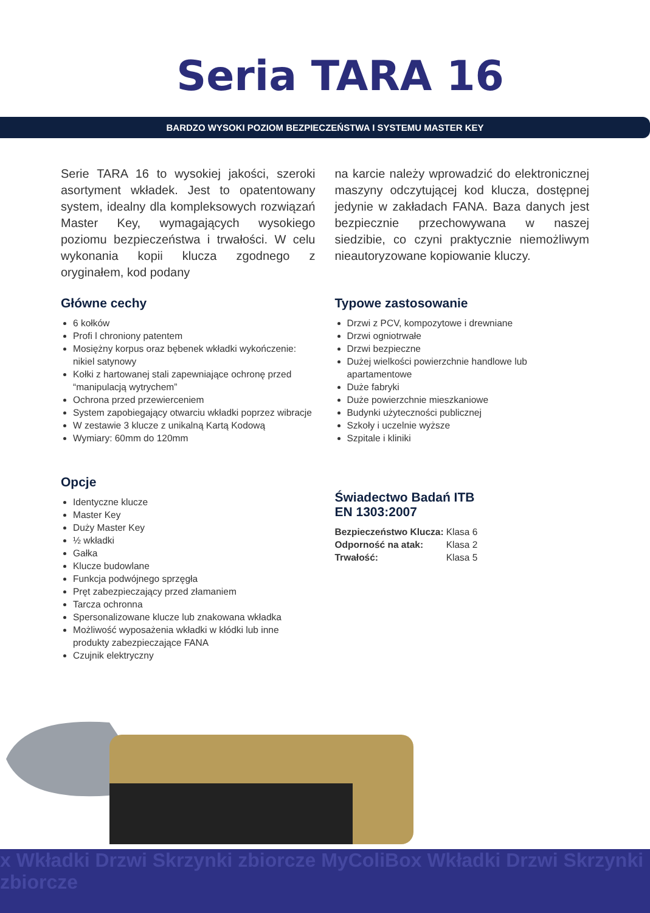Seria TARA 16
BARDZO WYSOKI POZIOM BEZPIECZEŃSTWA I SYSTEMU MASTER KEY
Serie TARA 16 to wysokiej jakości, szeroki asortyment wkładek. Jest to opatentowany system, idealny dla kompleksowych rozwiązań Master Key, wymagających wysokiego poziomu bezpieczeństwa i trwałości. W celu wykonania kopii klucza zgodnego z oryginałem, kod podany
na karcie należy wprowadzić do elektronicznej maszyny odczytującej kod klucza, dostępnej jedynie w zakładach FANA. Baza danych jest bezpiecznie przechowywana w naszej siedzibie, co czyni praktycznie niemożliwym nieautoryzowane kopiowanie kluczy.
Główne cechy
6 kołków
Profi l chroniony patentem
Mosiężny korpus oraz bębenek wkładki wykończenie: nikiel satynowy
Kołki z hartowanej stali zapewniające ochronę przed “manipulacją wytrychem”
Ochrona przed przewierceniem
System zapobiegający otwarciu wkładki poprzez wibracje
W zestawie 3 klucze z unikalną Kartą Kodową
Wymiary: 60mm do 120mm
Opcje
Identyczne klucze
Master Key
Duży Master Key
½ wkładki
Gałka
Klucze budowlane
Funkcja podwójnego sprzęgła
Pręt zabezpieczający przed złamaniem
Tarcza ochronna
Spersonalizowane klucze lub znakowana wkładka
Możliwość wyposażenia wkładki w kłódki lub inne produkty zabezpieczające FANA
Czujnik elektryczny
Typowe zastosowanie
Drzwi z PCV, kompozytowe i drewniane
Drzwi ogniotrwałe
Drzwi bezpieczne
Dużej wielkości powierzchnie handlowe lub apartamentowe
Duże fabryki
Duże powierzchnie mieszkaniowe
Budynki użyteczności publicznej
Szkoły i uczelnie wyższe
Szpitale i kliniki
Świadectwo Badań ITB
EN 1303:2007
| Bezpieczeństwo Klucza: | Klasa 6 |
| Odporność na atak: | Klasa 2 |
| Trwałość: | Klasa 5 |
x Wkładki Drzwi Skrzynki zbiorcze MyColiBox Wkładki Drzwi Skrzynki zbiorcze